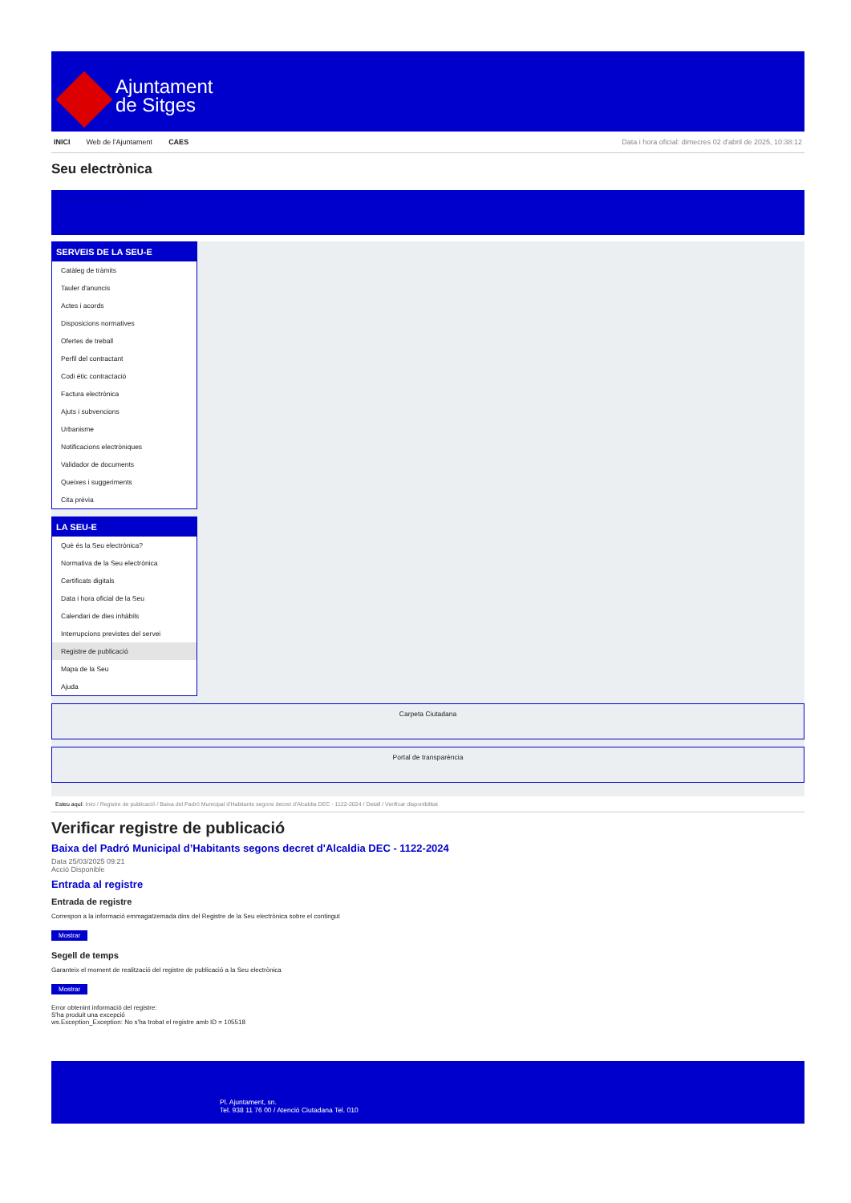Ajuntament
de Sitges
INICI Web de l'Ajuntament CAES Data i hora oficial: dimecres 02 d'abril de 2025, 10:38:12
Seu electrònica
Obtenir còpia autèntica
SERVEIS DE LA SEU-E
Catàleg de tràmits
Tauler d'anuncis
Actes i acords
Disposicions normatives
Ofertes de treball
Perfil del contractant
Codi ètic contractació
Factura electrònica
Ajuts i subvencions
Urbanisme
Notificacions electròniques
Validador de documents
Queixes i suggeriments
Cita prèvia
LA SEU-E
Què és la Seu electrònica?
Normativa de la Seu electrònica
Certificats digitals
Data i hora oficial de la Seu
Calendari de dies inhàbils
Interrupcions previstes del servei
Registre de publicació
Mapa de la Seu
Ajuda
Carpeta Ciutadana
Portal de transparència
Esteu aquí: Inici / Registre de publicació / Baixa del Padró Municipal d'Habitants segons decret d'Alcaldia DEC - 1122-2024 / Detall / Verificar disponibilitat
Verificar registre de publicació
Baixa del Padró Municipal d’Habitants segons decret d'Alcaldia DEC - 1122-2024
Data 25/03/2025 09:21
Acció Disponible
Entrada al registre
Entrada de registre
Correspon a la informació emmagatzemada dins del Registre de la Seu electrònica sobre el contingut
Mostrar
Segell de temps
Garanteix el moment de realització del registre de publicació a la Seu electrònica
Mostrar
Error obtenint informació del registre:
S'ha produit una excepció
ws.Exception_Exception: No s'ha trobat el registre amb ID = 105518
Pl. Ajuntament, sn.
Tel. 938 11 76 00 / Atenció Ciutadana Tel. 010